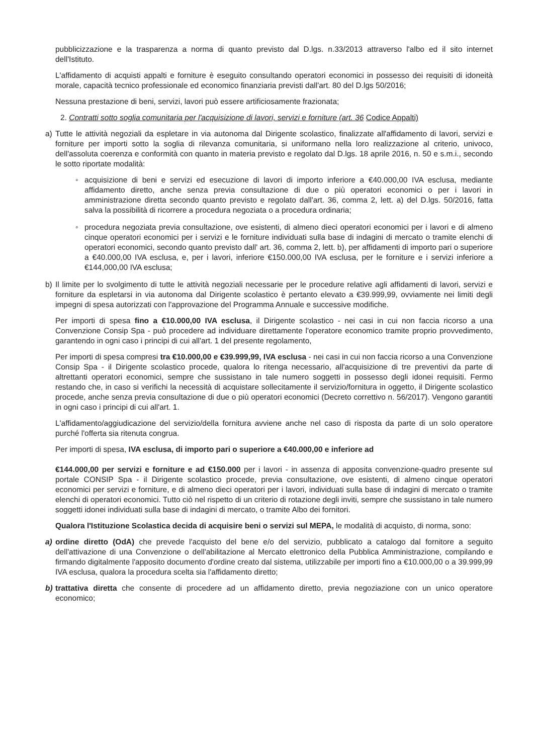pubblicizzazione e la trasparenza a norma di quanto previsto dal D.lgs. n.33/2013 attraverso l'albo ed il sito internet dell'Istituto.
L'affidamento di acquisti appalti e forniture è eseguito consultando operatori economici in possesso dei requisiti di idoneità morale, capacità tecnico professionale ed economico finanziaria previsti dall'art. 80 del D.lgs 50/2016;
Nessuna prestazione di beni, servizi, lavori può essere artificiosamente frazionata;
2. Contratti sotto soglia comunitaria per l'acquisizione di lavori, servizi e forniture (art. 36 Codice Appalti)
a) Tutte le attività negoziali da espletare in via autonoma dal Dirigente scolastico, finalizzate all'affidamento di lavori, servizi e forniture per importi sotto la soglia di rilevanza comunitaria, si uniformano nella loro realizzazione al criterio, univoco, dell'assoluta coerenza e conformità con quanto in materia previsto e regolato dal D.lgs. 18 aprile 2016, n. 50 e s.m.i., secondo le sotto riportate modalità:
◦ acquisizione di beni e servizi ed esecuzione di lavori di importo inferiore a €40.000,00 IVA esclusa, mediante affidamento diretto, anche senza previa consultazione di due o più operatori economici o per i lavori in amministrazione diretta secondo quanto previsto e regolato dall'art. 36, comma 2, lett. a) del D.lgs. 50/2016, fatta salva la possibilità di ricorrere a procedura negoziata o a procedura ordinaria;
◦ procedura negoziata previa consultazione, ove esistenti, di almeno dieci operatori economici per i lavori e di almeno cinque operatori economici per i servizi e le forniture individuati sulla base di indagini di mercato o tramite elenchi di operatori economici, secondo quanto previsto dall' art. 36, comma 2, lett. b), per affidamenti di importo pari o superiore a €40.000,00 IVA esclusa, e, per i lavori, inferiore €150.000,00 IVA esclusa, per le forniture e i servizi inferiore a €144,000,00 IVA esclusa;
b) Il limite per lo svolgimento di tutte le attività negoziali necessarie per le procedure relative agli affidamenti di lavori, servizi e forniture da espletarsi in via autonoma dal Dirigente scolastico è pertanto elevato a €39.999,99, ovviamente nei limiti degli impegni di spesa autorizzati con l'approvazione del Programma Annuale e successive modifiche.
Per importi di spesa fino a €10.000,00 IVA esclusa, il Dirigente scolastico - nei casi in cui non faccia ricorso a una Convenzione Consip Spa - può procedere ad individuare direttamente l'operatore economico tramite proprio provvedimento, garantendo in ogni caso i principi di cui all'art. 1 del presente regolamento,
Per importi di spesa compresi tra €10.000,00 e €39.999,99, IVA esclusa - nei casi in cui non faccia ricorso a una Convenzione Consip Spa - il Dirigente scolastico procede, qualora lo ritenga necessario, all'acquisizione di tre preventivi da parte di altrettanti operatori economici, sempre che sussistano in tale numero soggetti in possesso degli idonei requisiti. Fermo restando che, in caso si verifichi la necessità di acquistare sollecitamente il servizio/fornitura in oggetto, il Dirigente scolastico procede, anche senza previa consultazione di due o più operatori economici (Decreto correttivo n. 56/2017). Vengono garantiti in ogni caso i principi di cui all'art. 1.
L'affidamento/aggiudicazione del servizio/della fornitura avviene anche nel caso di risposta da parte di un solo operatore purché l'offerta sia ritenuta congrua.
Per importi di spesa, IVA esclusa, di importo pari o superiore a €40.000,00 e inferiore ad
€144.000,00 per servizi e forniture e ad €150.000 per i lavori - in assenza di apposita convenzione-quadro presente sul portale CONSIP Spa - il Dirigente scolastico procede, previa consultazione, ove esistenti, di almeno cinque operatori economici per servizi e forniture, e di almeno dieci operatori per i lavori, individuati sulla base di indagini di mercato o tramite elenchi di operatori economici. Tutto ciò nel rispetto di un criterio di rotazione degli inviti, sempre che sussistano in tale numero soggetti idonei individuati sulla base di indagini di mercato, o tramite Albo dei fornitori.
Qualora l'Istituzione Scolastica decida di acquisire beni o servizi sul MEPA, le modalità di acquisto, di norma, sono:
a) ordine diretto (OdA) che prevede l'acquisto del bene e/o del servizio, pubblicato a catalogo dal fornitore a seguito dell'attivazione di una Convenzione o dell'abilitazione al Mercato elettronico della Pubblica Amministrazione, compilando e firmando digitalmente l'apposito documento d'ordine creato dal sistema, utilizzabile per importi fino a €10.000,00 o a 39.999,99 IVA esclusa, qualora la procedura scelta sia l'affidamento diretto;
b) trattativa diretta che consente di procedere ad un affidamento diretto, previa negoziazione con un unico operatore economico;